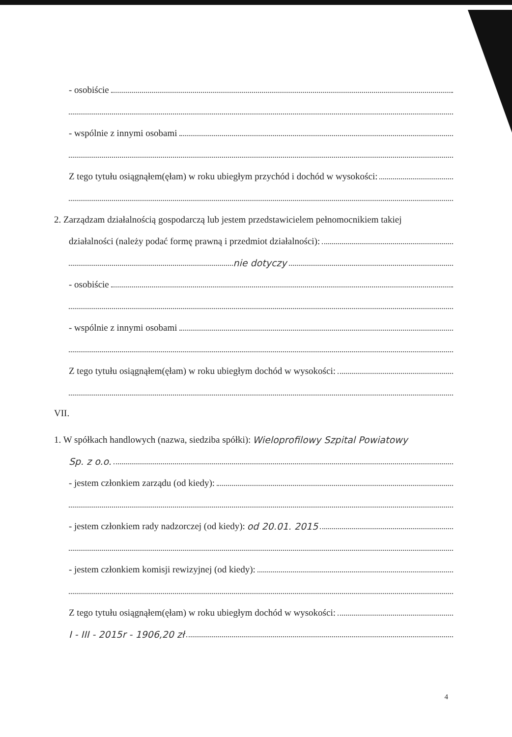- osobiście
- wspólnie z innymi osobami
Z tego tytułu osiągnąłem(ęłam) w roku ubiegłym przychód i dochód w wysokości:
2. Zarządzam działalnością gospodarczą lub jestem przedstawicielem pełnomocnikiem takiej
działalności (należy podać formę prawną i przedmiot działalności):
nie dotyczy
- osobiście
- wspólnie z innymi osobami
Z tego tytułu osiągnąłem(ęłam) w roku ubiegłym dochód w wysokości:
VII.
1. W spółkach handlowych (nazwa, siedziba spółki): Wieloprofilowy Szpital Powiatowy
Sp. z o.o.
- jestem członkiem zarządu (od kiedy):
- jestem członkiem rady nadzorczej (od kiedy): od 20.01. 2015
- jestem członkiem komisji rewizyjnej (od kiedy):
Z tego tytułu osiągnąłem(ęłam) w roku ubiegłym dochód w wysokości:
I - III - 2015r - 1906,20 zł
4